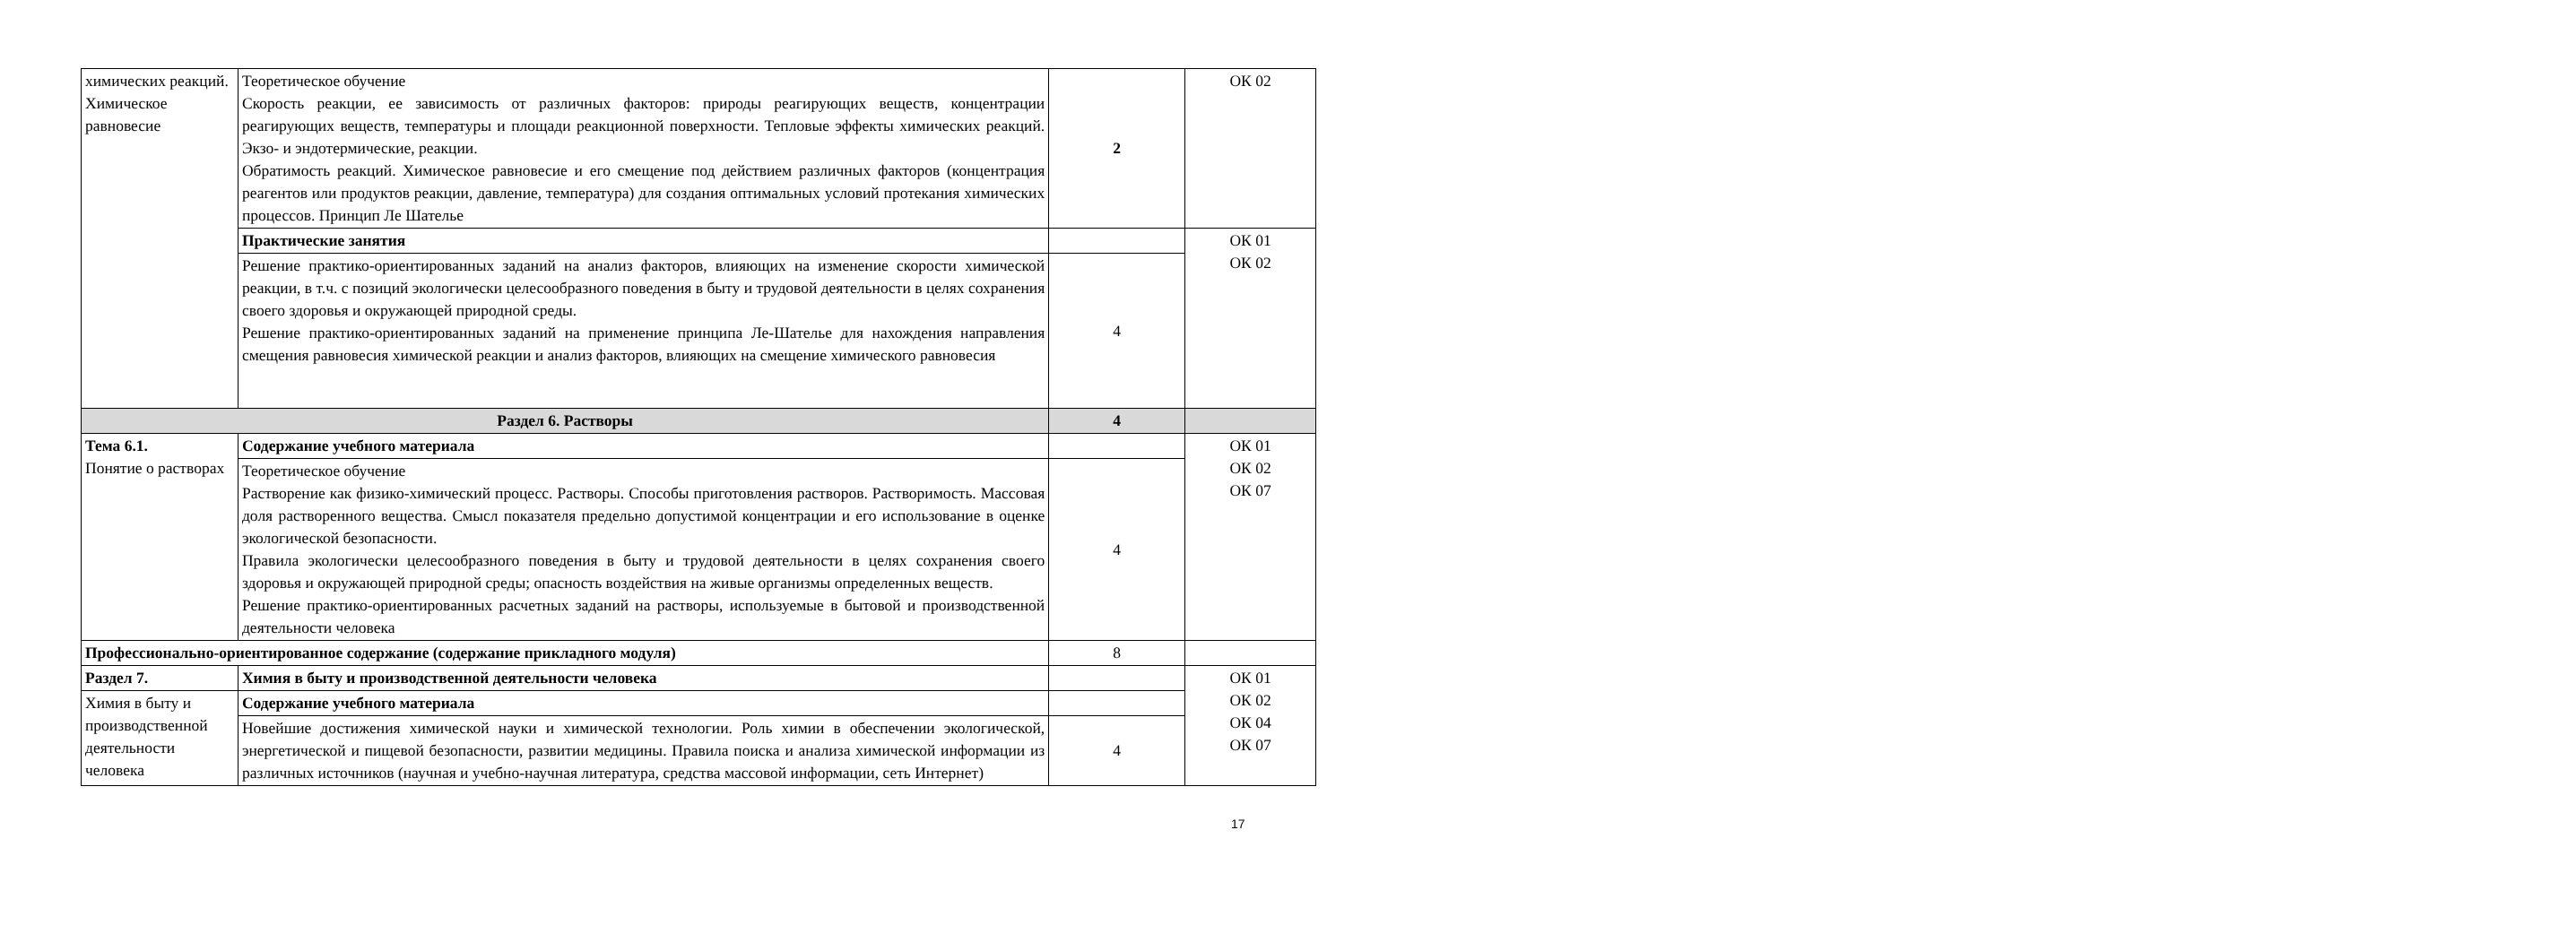| химических реакций. Химическое равновесие | Теоретическое обучение Скорость реакции, ее зависимость от различных факторов: природы реагирующих веществ, концентрации реагирующих веществ, температуры и площади реакционной поверхности. Тепловые эффекты химических реакций. Экзо- и эндотермические, реакции. Обратимость реакций. Химическое равновесие и его смещение под действием различных факторов (концентрация реагентов или продуктов реакции, давление, температура) для создания оптимальных условий протекания химических процессов. Принцип Ле Шателье | 2 | ОК 02 |
| | Практические занятия | | ОК 01 ОК 02 |
| | Решение практико-ориентированных заданий на анализ факторов, влияющих на изменение скорости химической реакции, в т.ч. с позиций экологически целесообразного поведения в быту и трудовой деятельности в целях сохранения своего здоровья и окружающей природной среды. Решение практико-ориентированных заданий на применение принципа Ле-Шателье для нахождения направления смещения равновесия химической реакции и анализ факторов, влияющих на смещение химического равновесия | 4 | |
| Раздел 6. Растворы | | 4 | |
| Тема 6.1. Понятие о растворах | Содержание учебного материала | | ОК 01 ОК 02 ОК 07 |
| | Теоретическое обучение Растворение как физико-химический процесс. Растворы. Способы приготовления растворов. Растворимость. Массовая доля растворенного вещества. Смысл показателя предельно допустимой концентрации и его использование в оценке экологической безопасности. Правила экологически целесообразного поведения в быту и трудовой деятельности в целях сохранения своего здоровья и окружающей природной среды; опасность воздействия на живые организмы определенных веществ. Решение практико-ориентированных расчетных заданий на растворы, используемые в бытовой и производственной деятельности человека | 4 | |
| Профессионально-ориентированное содержание (содержание прикладного модуля) | | 8 | |
| Раздел 7. | Химия в быту и производственной деятельности человека | | ОК 01 ОК 02 ОК 04 ОК 07 |
| Химия в быту и производственной деятельности человека | Содержание учебного материала | | |
| | Новейшие достижения химической науки и химической технологии. Роль химии в обеспечении экологической, энергетической и пищевой безопасности, развитии медицины. Правила поиска и анализа химической информации из различных источников (научная и учебно-научная литература, средства массовой информации, сеть Интернет) | 4 | |
17